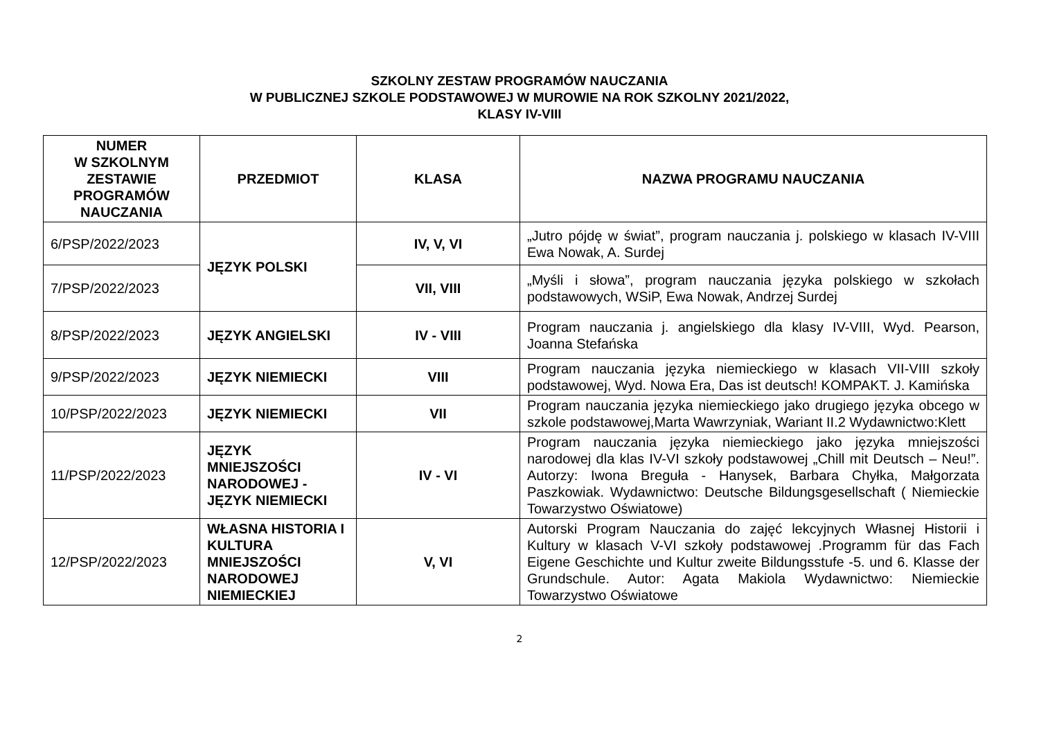SZKOLNY ZESTAW PROGRAMÓW NAUCZANIA
W PUBLICZNEJ SZKOLE PODSTAWOWEJ W MUROWIE NA ROK SZKOLNY 2021/2022,
KLASY IV-VIII
| NUMER W SZKOLNYM ZESTAWIE PROGRAMÓW NAUCZANIA | PRZEDMIOT | KLASA | NAZWA PROGRAMU NAUCZANIA |
| --- | --- | --- | --- |
| 6/PSP/2022/2023 | JĘZYK POLSKI | IV, V, VI | „Jutro pójdę w świat”, program nauczania j. polskiego w klasach IV-VIII Ewa Nowak, A. Surdej |
| 7/PSP/2022/2023 | | VII, VIII | „Myśli i słowa”, program nauczania języka polskiego w szkołach podstawowych, WSiP, Ewa Nowak, Andrzej Surdej |
| 8/PSP/2022/2023 | JĘZYK ANGIELSKI | IV - VIII | Program nauczania j. angielskiego dla klasy IV-VIII, Wyd. Pearson, Joanna Stefańska |
| 9/PSP/2022/2023 | JĘZYK NIEMIECKI | VIII | Program nauczania języka niemieckiego w klasach VII-VIII szkoły podstawowej, Wyd. Nowa Era, Das ist deutsch! KOMPAKT. J. Kamińska |
| 10/PSP/2022/2023 | JĘZYK NIEMIECKI | VII | Program nauczania języka niemieckiego jako drugiego języka obcego w szkole podstawowej,Marta Wawrzyniak, Wariant II.2 Wydawnictwo:Klett |
| 11/PSP/2022/2023 | JĘZYK MNIEJSZOŚCI NARODOWEJ - JĘZYK NIEMIECKI | IV - VI | Program nauczania języka niemieckiego jako języka mniejszości narodowej dla klas IV-VI szkoły podstawowej „Chill mit Deutsch – Neu!”. Autorzy: Iwona Breguła - Hanysek, Barbara Chyłka, Małgorzata Paszkowiak. Wydawnictwo: Deutsche Bildungsgesellschaft ( Niemieckie Towarzystwo Oświatowe) |
| 12/PSP/2022/2023 | WŁASNA HISTORIA I KULTURA MNIEJSZOŚCI NARODOWEJ NIEMIECKIEJ | V, VI | Autorski Program Nauczania do zajęć lekcyjnych Własnej Historii i Kultury w klasach V-VI szkoły podstawowej .Programm für das Fach Eigene Geschichte und Kultur zweite Bildungsstufe -5. und 6. Klasse der Grundschule. Autor: Agata Makiola Wydawnictwo: Niemieckie Towarzystwo Oświatowe |
2